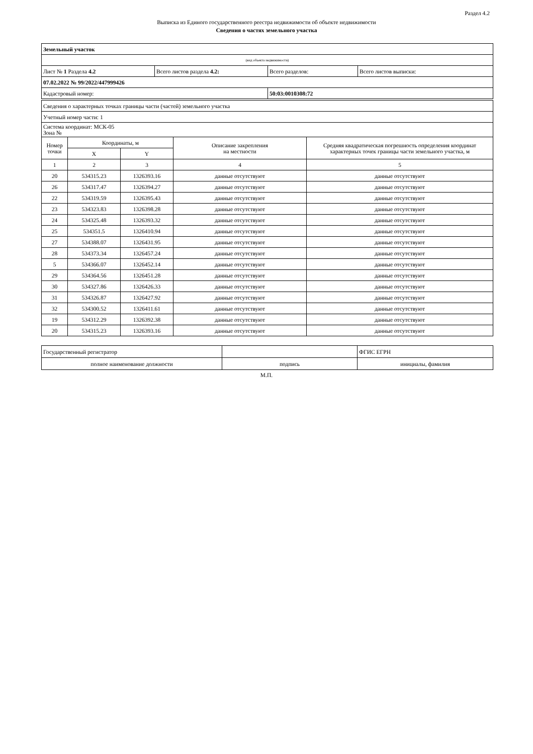Раздел 4.2
Выписка из Единого государственного реестра недвижимости об объекте недвижимости
Сведения о частях земельного участка
| Земельный участок | | | |
| (вид объекта недвижимости) | | | |
| Лист № 1 Раздела 4.2 | Всего листов раздела 4.2: | Всего разделов: | Всего листов выписки: |
| 07.02.2022 № 99/2022/447999426 | | | |
| Кадастровый номер: | | 50:03:0010308:72 | |
| Сведения о характерных точках границы части (частей) земельного участка | | | | |
| Учетный номер части: 1 | | | | |
| Система координат: МСК-05 Зона № | | | | |
| Номер точки | Координаты, м | | Описание закрепления на местности | Средняя квадратическая погрешность определения координат характерных точек границы части земельного участка, м |
| | X | Y | | |
| 1 | 2 | 3 | 4 | 5 |
| 20 | 534315.23 | 1326393.16 | данные отсутствуют | данные отсутствуют |
| 26 | 534317.47 | 1326394.27 | данные отсутствуют | данные отсутствуют |
| 22 | 534319.59 | 1326395.43 | данные отсутствуют | данные отсутствуют |
| 23 | 534323.83 | 1326398.28 | данные отсутствуют | данные отсутствуют |
| 24 | 534325.48 | 1326393.32 | данные отсутствуют | данные отсутствуют |
| 25 | 534351.5 | 1326410.94 | данные отсутствуют | данные отсутствуют |
| 27 | 534388.07 | 1326431.95 | данные отсутствуют | данные отсутствуют |
| 28 | 534373.34 | 1326457.24 | данные отсутствуют | данные отсутствуют |
| 5 | 534366.07 | 1326452.14 | данные отсутствуют | данные отсутствуют |
| 29 | 534364.56 | 1326451.28 | данные отсутствуют | данные отсутствуют |
| 30 | 534327.86 | 1326426.33 | данные отсутствуют | данные отсутствуют |
| 31 | 534326.87 | 1326427.92 | данные отсутствуют | данные отсутствуют |
| 32 | 534300.52 | 1326411.61 | данные отсутствуют | данные отсутствуют |
| 19 | 534312.29 | 1326392.38 | данные отсутствуют | данные отсутствуют |
| 20 | 534315.23 | 1326393.16 | данные отсутствуют | данные отсутствуют |
| Государственный регистратор | | ФГИС ЕГРН |
| полное наименование должности | подпись | инициалы, фамилия |
М.П.